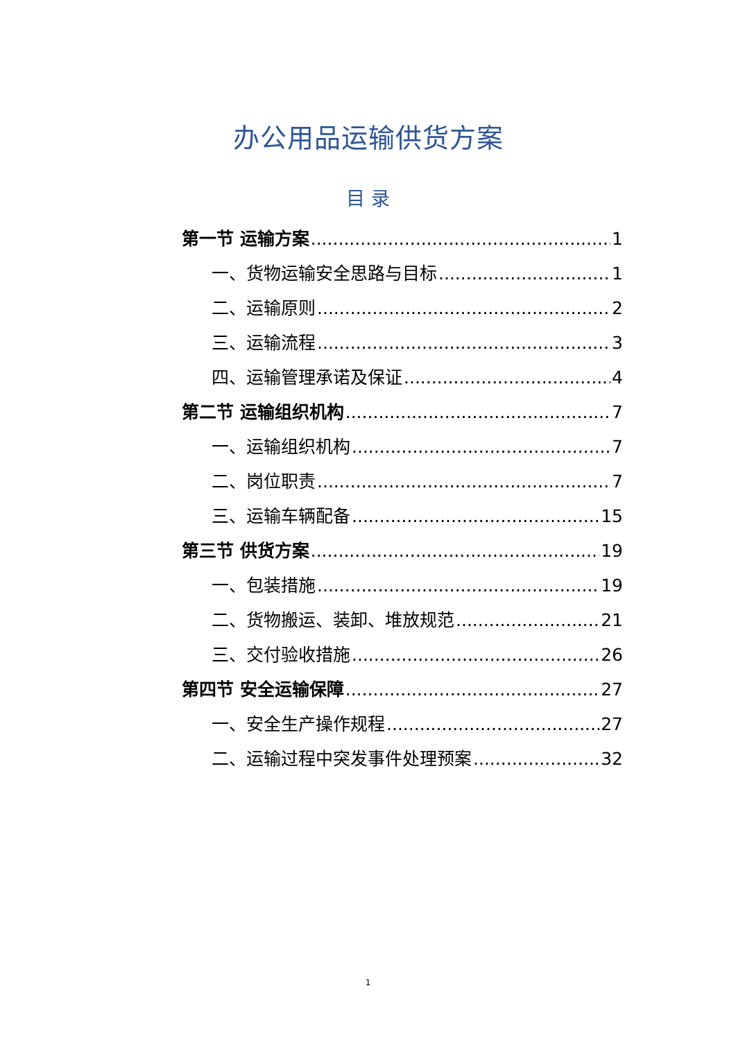办公用品运输供货方案
目 录
第一节 运输方案 1
一、货物运输安全思路与目标 1
二、运输原则 2
三、运输流程 3
四、运输管理承诺及保证 4
第二节 运输组织机构 7
一、运输组织机构 7
二、岗位职责 7
三、运输车辆配备 15
第三节 供货方案 19
一、包装措施 19
二、货物搬运、装卸、堆放规范 21
三、交付验收措施 26
第四节 安全运输保障 27
一、安全生产操作规程 27
二、运输过程中突发事件处理预案 32
1